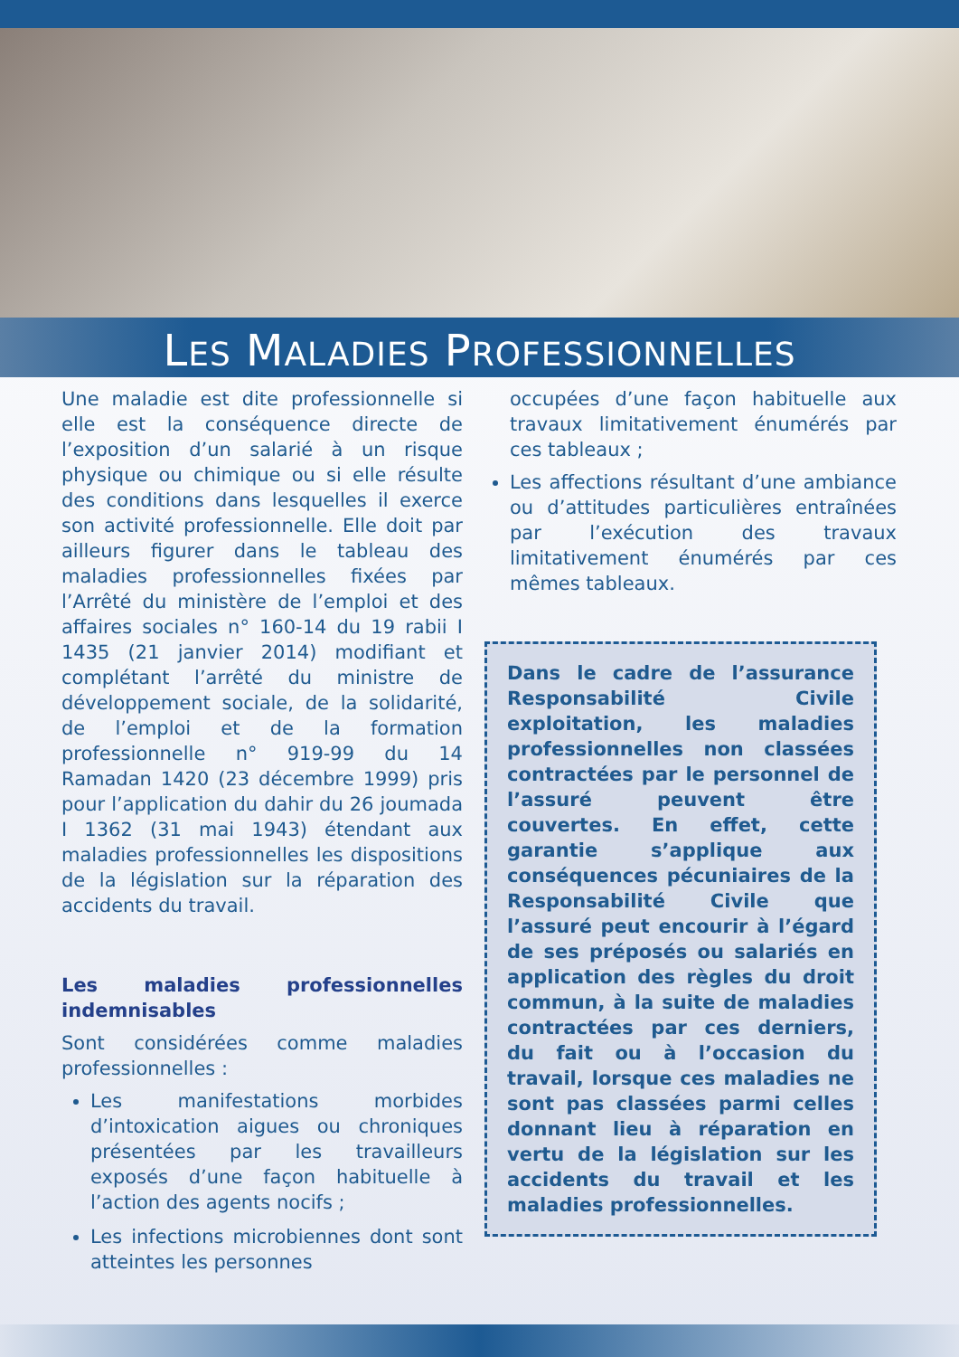LES MALADIES PROFESSIONNELLES
Une maladie est dite professionnelle si elle est la conséquence directe de l’exposition d’un salarié à un risque physique ou chimique ou si elle résulte des conditions dans lesquelles il exerce son activité professionnelle. Elle doit par ailleurs figurer dans le tableau des maladies professionnelles fixées par l’Arrêté du ministère de l’emploi et des affaires sociales n° 160-14 du 19 rabii I 1435 (21 janvier 2014) modifiant et complétant l’arrêté du ministre de développement sociale, de la solidarité, de l’emploi et de la formation professionnelle n° 919-99 du 14 Ramadan 1420 (23 décembre 1999) pris pour l’application du dahir du 26 joumada I 1362 (31 mai 1943) étendant aux maladies professionnelles les dispositions de la législation sur la réparation des accidents du travail.
Les maladies professionnelles indemnisables
Sont considérées comme maladies professionnelles :
Les manifestations morbides d’intoxication aigues ou chroniques présentées par les travailleurs exposés d’une façon habituelle à l’action des agents nocifs ;
Les infections microbiennes dont sont atteintes les personnes
occupées d’une façon habituelle aux travaux limitativement énumérés par ces tableaux ;
Les affections résultant d’une ambiance ou d’attitudes particulières entraînées par l’exécution des travaux limitativement énumérés par ces mêmes tableaux.
Dans le cadre de l’assurance Responsabilité Civile exploitation, les maladies professionnelles non classées contractées par le personnel de l’assuré peuvent être couvertes. En effet, cette garantie s’applique aux conséquences pécuniaires de la Responsabilité Civile que l’assuré peut encourir à l’égard de ses préposés ou salariés en application des règles du droit commun, à la suite de maladies contractées par ces derniers, du fait ou à l’occasion du travail, lorsque ces maladies ne sont pas classées parmi celles donnant lieu à réparation en vertu de la législation sur les accidents du travail et les maladies professionnelles.